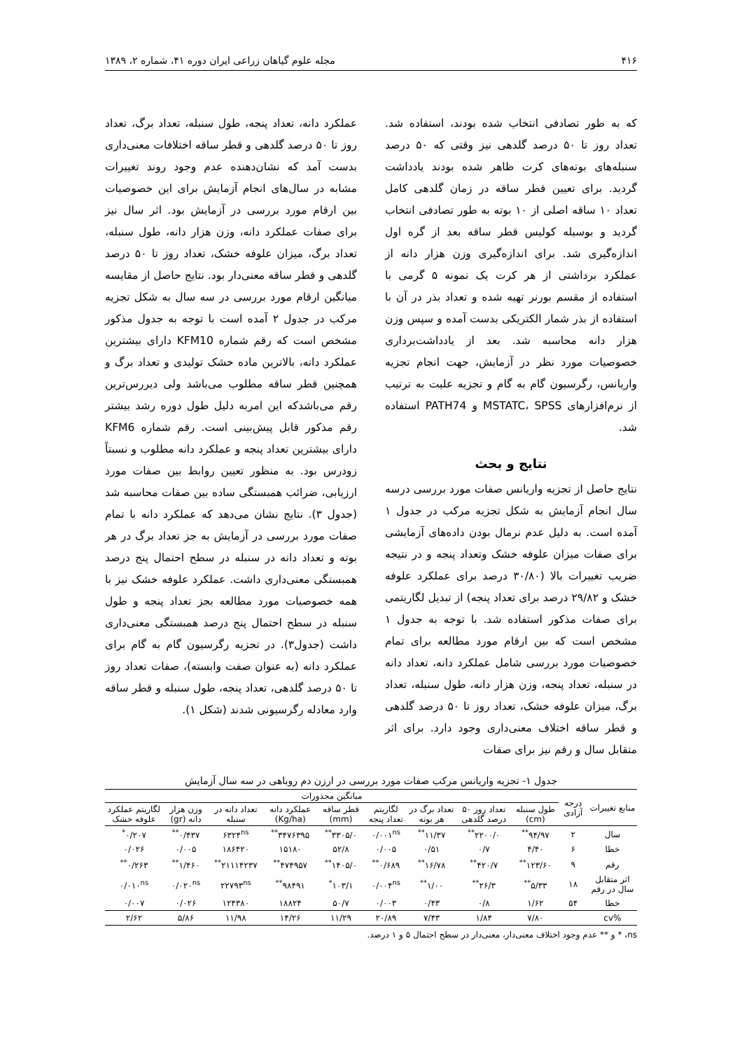۴۱۶ مجله علوم گیاهان زراعی ایران دوره ۴۱، شماره ۲، ۱۳۸۹
که به طور تصادفی انتخاب شده بودند، استفاده شد. تعداد روز تا ۵۰ درصد گلدهی نیز وقتی که ۵۰ درصد سنبله‌های بوته‌های کرت ظاهر شده بودند یادداشت گردید. برای تعیین قطر ساقه در زمان گلدهی کامل تعداد ۱۰ ساقه اصلی از ۱۰ بوته به طور تصادفی انتخاب گردید و بوسیله کولیس قطر ساقه بعد از گره اول اندازه‌گیری شد. برای اندازه‌گیری وزن هزار دانه از عملکرد برداشتی از هر کرت یک نمونه ۵ گرمی با استفاده از مقسم بورنر تهیه شده و تعداد بذر در آن با استفاده از بذر شمار الکتریکی بدست آمده و سپس وزن هزار دانه محاسبه شد. بعد از یادداشت‌برداری خصوصیات مورد نظر در آزمایش، جهت انجام تجزیه واریانس، رگرسیون گام به گام و تجزیه علیت به ترتیب از نرم‌افزارهای MSTATC، SPSS و PATH74 استفاده شد.
نتایج و بحث
نتایج حاصل از تجزیه واریانس صفات مورد بررسی درسه سال انجام آزمایش به شکل تجزیه مرکب در جدول ۱ آمده است. به دلیل عدم نرمال بودن داده‌های آزمایشی برای صفات میزان علوفه خشک وتعداد پنجه و در نتیجه ضریب تغییرات بالا (۳۰/۸۰ درصد برای عملکرد علوفه خشک و ۲۹/۸۲ درصد برای تعداد پنجه) از تبدیل لگاریتمی برای صفات مذکور استفاده شد. با توجه به جدول ۱ مشخص است که بین ارقام مورد مطالعه برای تمام خصوصیات مورد بررسی شامل عملکرد دانه، تعداد دانه در سنبله، تعداد پنجه، وزن هزار دانه، طول سنبله، تعداد برگ، میزان علوفه خشک، تعداد روز تا ۵۰ درصد گلدهی و قطر ساقه اختلاف معنی‌داری وجود دارد. برای اثر متقابل سال و رقم نیز برای صفات
عملکرد دانه، تعداد پنجه، طول سنبله، تعداد برگ، تعداد روز تا ۵۰ درصد گلدهی و قطر ساقه اختلافات معنی‌داری بدست آمد که نشان‌دهنده عدم وجود روند تغییرات مشابه در سال‌های انجام آزمایش برای این خصوصیات بین ارقام مورد بررسی در آزمایش بود. اثر سال نیز برای صفات عملکرد دانه، وزن هزار دانه، طول سنبله، تعداد برگ، میزان علوفه خشک، تعداد روز تا ۵۰ درصد گلدهی و قطر ساقه معنی‌دار بود. نتایج حاصل از مقایسه میانگین ارقام مورد بررسی در سه سال به شکل تجزیه مرکب در جدول ۲ آمده است با توجه به جدول مذکور مشخص است که رقم شماره KFM10 دارای بیشترین عملکرد دانه، بالاترین ماده خشک تولیدی و تعداد برگ و همچنین قطر ساقه مطلوب می‌باشد ولی دیررس‌ترین رقم می‌باشدکه این امربه دلیل طول دوره رشد بیشتر رقم مذکور قابل پیش‌بینی است. رقم شماره KFM6 دارای بیشترین تعداد پنجه و عملکرد دانه مطلوب و نسبتاً زودرس بود. به منظور تعیین روابط بین صفات مورد ارزیابی، ضرائب همبستگی ساده بین صفات محاسبه شد (جدول ۳). نتایج نشان می‌دهد که عملکرد دانه با تمام صفات مورد بررسی در آزمایش به جز تعداد برگ در هر بوته و تعداد دانه در سنبله در سطح احتمال پنج درصد همبستگی معنی‌داری داشت. عملکرد علوفه خشک نیز با همه خصوصیات مورد مطالعه بجز تعداد پنجه و طول سنبله در سطح احتمال پنج درصد همبستگی معنی‌داری داشت (جدول۳). در تجزیه رگرسیون گام به گام برای عملکرد دانه (به عنوان صفت وابسته)، صفات تعداد روز تا ۵۰ درصد گلدهی، تعداد پنجه، طول سنبله و قطر ساقه وارد معادله رگرسیونی شدند (شکل ۱).
جدول ۱- تجزیه واریانس مرکب صفات مورد بررسی در ارزن دم روباهی در سه سال آزمایش
| منابع تغییرات | درجه آزادی | میانگین مجذورات | | | | | | | | |
| --- | --- | --- | --- | --- | --- | --- | --- | --- | --- | --- |
| | | طول سنبله (cm) | تعداد روز ۵۰ درصد گلدهی | تعداد برگ در هر بوته | لگاریتم تعداد پنجه | قطر ساقه (mm) | عملکرد دانه (Kg/ha) | تعداد دانه در سنبله | وزن هزار دانه (gr) | لگاریتم عملکرد علوفه خشک |
| سال | ۲ | ۹۴/۹۷<sup>**</sup> | ۲۲۰۰/۰<sup>**</sup> | ۱۱/۳۷<sup>**</sup> | ۰/۰۰۱<sup>ns</sup> | ۳۳۰۵/۰<sup>**</sup> | ۳۴۷۶۳۹۵<sup>**</sup> | ۶۳۲۴<sup>ns</sup> | ۰/۴۳۷<sup>**</sup> | ۰/۲۰۷<sup>*</sup> |
| خطا | ۶ | ۴/۴۰ | ۰/۷ | ۰/۵۱ | ۰/۰۰۵ | ۵۲/۸ | ۱۵۱۸۰ | ۱۸۶۴۲۰ | ۰/۰۰۵ | ۰/۰۲۶ |
| رقم | ۹ | ۱۲۳/۶۰<sup>**</sup> | ۴۲۰/۷<sup>**</sup> | ۱۶/۷۸<sup>**</sup> | ۰/۶۸۹<sup>**</sup> | ۱۴۰۵/۰<sup>**</sup> | ۴۷۴۹۵۷<sup>**</sup> | ۲۱۱۱۴۲۳۷<sup>**</sup> | ۱/۴۶۰<sup>**</sup> | ۰/۲۶۳<sup>**</sup> |
| اثر متقابل سال در رقم | ۱۸ | ۵/۳۳<sup>**</sup> | ۲۶/۳<sup>**</sup> | ۱/۰۰<sup>**</sup> | ۰/۰۰۴<sup>ns</sup> | ۱۰۳/۱<sup>*</sup> | ۹۸۴۹۱<sup>**</sup> | ۲۲۷۹۳<sup>ns</sup> | ۰/۰۲۰<sup>ns</sup> | ۰/۰۱۰<sup>ns</sup> |
| خطا | ۵۴ | ۱/۶۲ | ۰/۸ | ۰/۴۳ | ۰/۰۰۳ | ۵۰/۷ | ۱۸۸۲۴ | ۱۲۴۳۸۰ | ۰/۰۲۶ | ۰/۰۰۷ |
| %cv | | ۷/۸۰ | ۱/۸۴ | ۷/۴۳ | ۲۰/۸۹ | ۱۱/۲۹ | ۱۴/۲۶ | ۱۱/۹۸ | ۵/۸۶ | ۲/۶۲ |
ns، * و ** عدم وجود اختلاف معنی‌دار، معنی‌دار در سطح احتمال ۵ و ۱ درصد.